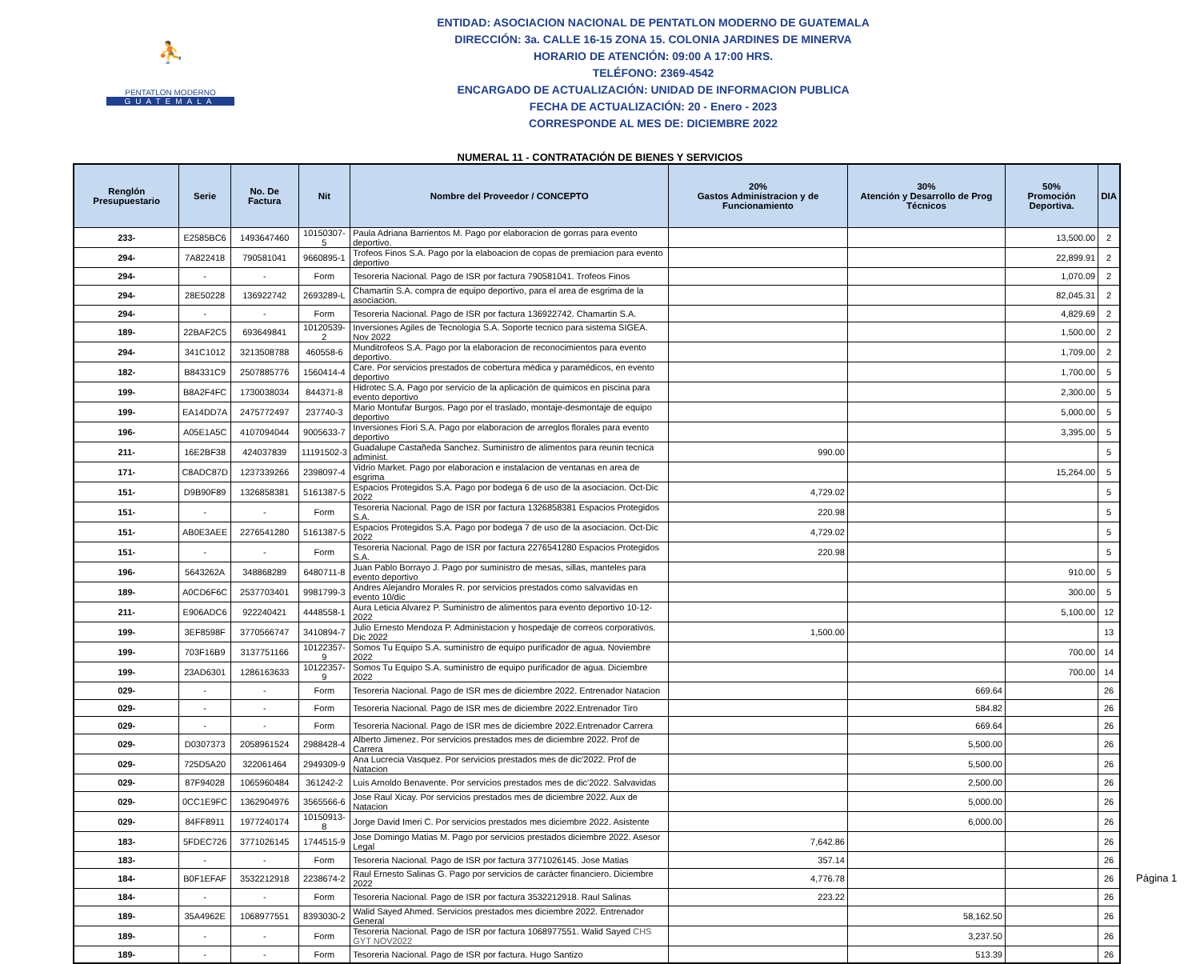⛹
PENTATLON MODERNO
GUATEMALA
ENTIDAD: ASOCIACION NACIONAL DE PENTATLON MODERNO DE GUATEMALA
DIRECCIÓN: 3a. CALLE 16-15 ZONA 15. COLONIA JARDINES DE MINERVA
HORARIO DE ATENCIÓN: 09:00 A 17:00 HRS.
TELÉFONO: 2369-4542
ENCARGADO DE ACTUALIZACIÓN: UNIDAD DE INFORMACION PUBLICA
FECHA DE ACTUALIZACIÓN: 20 - Enero - 2023
CORRESPONDE AL MES DE: DICIEMBRE 2022
NUMERAL 11 - CONTRATACIÓN DE BIENES Y SERVICIOS
| Renglón Presupuestario | Serie | No. De Factura | Nit | Nombre del Proveedor / CONCEPTO | 20% Gastos Administracion y de Funcionamiento | 30% Atención y Desarrollo de Prog Técnicos | 50% Promoción Deportiva. | DIA |
| --- | --- | --- | --- | --- | --- | --- | --- | --- |
| 233- | E2585BC6 | 1493647460 | 10150307-5 | Paula Adriana Barrientos M. Pago por elaboracion de gorras para evento deportivo. | | | 13,500.00 | 2 |
| 294- | 7A822418 | 790581041 | 9660895-1 | Trofeos Finos S.A. Pago por la elaboacion de copas de premiacion para evento deportivo | | | 22,899.91 | 2 |
| 294- | - | - | Form | Tesoreria Nacional. Pago de ISR por factura 790581041. Trofeos Finos | | | 1,070.09 | 2 |
| 294- | 28E50228 | 136922742 | 2693289-L | Chamartin S.A. compra de equipo deportivo, para el area de esgrima de la asociacion. | | | 82,045.31 | 2 |
| 294- | - | - | Form | Tesoreria Nacional. Pago de ISR por factura 136922742. Chamartin S.A. | | | 4,829.69 | 2 |
| 189- | 22BAF2C5 | 693649841 | 10120539-2 | Inversiones Agiles de Tecnologia S.A. Soporte tecnico para sistema SIGEA. Nov 2022 | | | 1,500.00 | 2 |
| 294- | 341C1012 | 3213508788 | 460558-6 | Munditrofeos S.A. Pago por la elaboracion de reconocimientos para evento deportivo. | | | 1,709.00 | 2 |
| 182- | B84331C9 | 2507885776 | 1560414-4 | Care. Por servicios prestados de cobertura médica y paramédicos, en evento deportivo | | | 1,700.00 | 5 |
| 199- | B8A2F4FC | 1730038034 | 844371-8 | Hidrotec S.A. Pago por servicio de la aplicación de quimicos en piscina para evento deportivo | | | 2,300.00 | 5 |
| 199- | EA14DD7A | 2475772497 | 237740-3 | Mario Montufar Burgos. Pago por el traslado, montaje-desmontaje de equipo deportivo | | | 5,000.00 | 5 |
| 196- | A05E1A5C | 4107094044 | 9005633-7 | Inversiones Fiori S.A. Pago por elaboracion de arreglos florales para evento deportivo | | | 3,395.00 | 5 |
| 211- | 16E2BF38 | 424037839 | 11191502-3 | Guadalupe Castañeda Sanchez. Suministro de alimentos para reunin tecnica administ. | 990.00 | | | 5 |
| 171- | C8ADC87D | 1237339266 | 2398097-4 | Vidrio Market. Pago por elaboracion e instalacion de ventanas en area de esgrima | | | 15,264.00 | 5 |
| 151- | D9B90F89 | 1326858381 | 5161387-5 | Espacios Protegidos S.A. Pago por bodega 6 de uso de la asociacion. Oct-Dic 2022 | 4,729.02 | | | 5 |
| 151- | - | - | Form | Tesoreria Nacional. Pago de ISR por factura 1326858381 Espacios Protegidos S.A. | 220.98 | | | 5 |
| 151- | AB0E3AEE | 2276541280 | 5161387-5 | Espacios Protegidos S.A. Pago por bodega 7 de uso de la asociacion. Oct-Dic 2022 | 4,729.02 | | | 5 |
| 151- | - | - | Form | Tesoreria Nacional. Pago de ISR por factura 2276541280 Espacios Protegidos S.A. | 220.98 | | | 5 |
| 196- | 5643262A | 348868289 | 6480711-8 | Juan Pablo Borrayo J. Pago por suministro de mesas, sillas, manteles para evento deportivo | | | 910.00 | 5 |
| 189- | A0CD6F6C | 2537703401 | 9981799-3 | Andres Alejandro Morales R. por servicios prestados como salvavidas en evento 10/dic | | | 300.00 | 5 |
| 211- | E906ADC6 | 922240421 | 4448558-1 | Aura Leticia Alvarez P. Suministro de alimentos para evento deportivo 10-12-2022 | | | 5,100.00 | 12 |
| 199- | 3EF8598F | 3770566747 | 3410894-7 | Julio Ernesto Mendoza P. Administacion y hospedaje de correos corporativos. Dic 2022 | 1,500.00 | | | 13 |
| 199- | 703F16B9 | 3137751166 | 10122357-9 | Somos Tu Equipo S.A. suministro de equipo purificador de agua. Noviembre 2022 | | | 700.00 | 14 |
| 199- | 23AD6301 | 1286163633 | 10122357-9 | Somos Tu Equipo S.A. suministro de equipo purificador de agua. Diciembre 2022 | | | 700.00 | 14 |
| 029- | - | - | Form | Tesoreria Nacional. Pago de ISR mes de diciembre 2022. Entrenador Natacion | | 669.64 | | 26 |
| 029- | - | - | Form | Tesoreria Nacional. Pago de ISR mes de diciembre 2022.Entrenador Tiro | | 584.82 | | 26 |
| 029- | - | - | Form | Tesoreria Nacional. Pago de ISR mes de diciembre 2022.Entrenador Carrera | | 669.64 | | 26 |
| 029- | D0307373 | 2058961524 | 2988428-4 | Alberto Jimenez. Por servicios prestados mes de diciembre 2022. Prof de Carrera | | 5,500.00 | | 26 |
| 029- | 725D5A20 | 322061464 | 2949309-9 | Ana Lucrecia Vasquez. Por servicios prestados mes de dic'2022. Prof de Natacion | | 5,500.00 | | 26 |
| 029- | 87F94028 | 1065960484 | 361242-2 | Luis Arnoldo Benavente. Por servicios prestados mes de dic'2022. Salvavidas | | 2,500.00 | | 26 |
| 029- | 0CC1E9FC | 1362904976 | 3565566-6 | Jose Raul Xicay. Por servicios prestados mes de diciembre 2022. Aux de Natacion | | 5,000.00 | | 26 |
| 029- | 84FF8911 | 1977240174 | 10150913-8 | Jorge David Imeri C. Por servicios prestados mes diciembre 2022. Asistente | | 6,000.00 | | 26 |
| 183- | 5FDEC726 | 3771026145 | 1744515-9 | Jose Domingo Matias M. Pago por servicios prestados diciembre 2022. Asesor Legal | 7,642.86 | | | 26 |
| 183- | - | - | Form | Tesoreria Nacional. Pago de ISR por factura 3771026145. Jose Matias | 357.14 | | | 26 |
| 184- | B0F1EFAF | 3532212918 | 2238674-2 | Raul Ernesto Salinas G. Pago por servicios de carácter financiero. Diciembre 2022 | 4,776.78 | | | 26 |
| 184- | - | - | Form | Tesoreria Nacional. Pago de ISR por factura 3532212918. Raul Salinas | 223.22 | | | 26 |
| 189- | 35A4962E | 1068977551 | 8393030-2 | Walid Sayed Ahmed. Servicios prestados mes diciembre 2022. Entrenador General | | 58,162.50 | | 26 |
| 189- | - | - | Form | Tesoreria Nacional. Pago de ISR por factura 1068977551. Walid Sayed CHS GYT NOV2022 | | 3,237.50 | | 26 |
| 189- | - | - | Form | Tesoreria Nacional. Pago de ISR por factura. Hugo Santizo | | 513.39 | | 26 |
Página 1